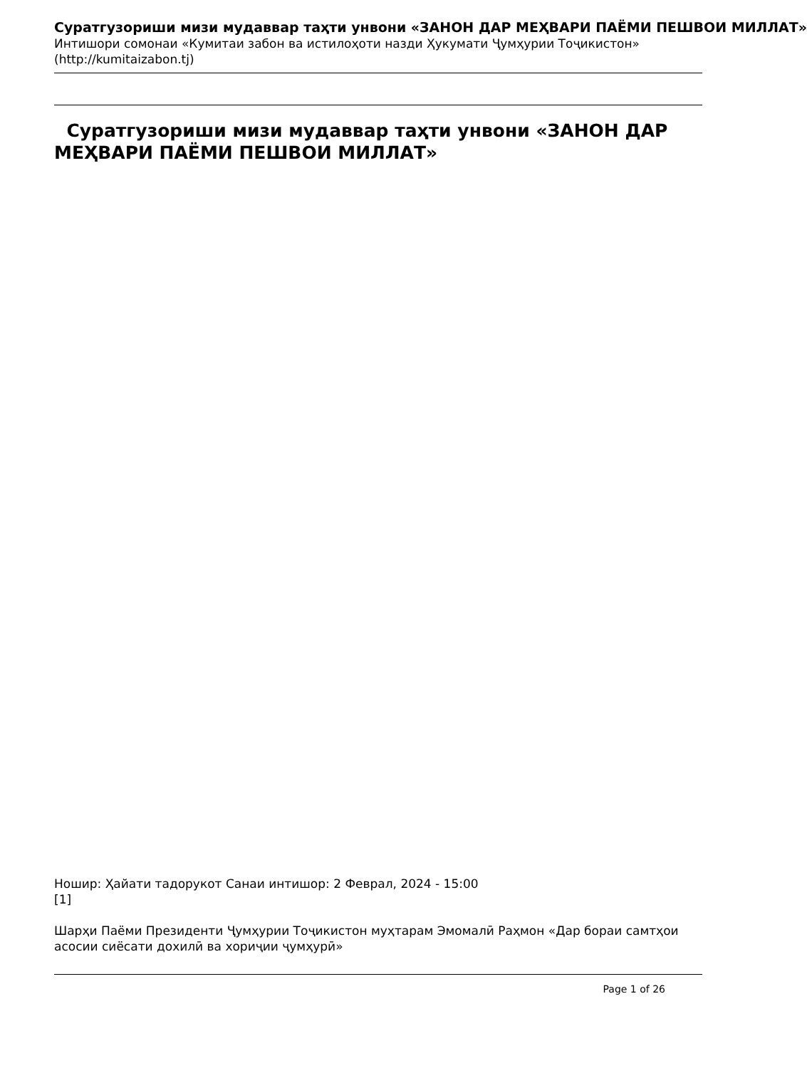Суратгузориши мизи мудаввар таҳти унвони «ЗАНОН ДАР МЕҲВАРИ ПАЁМИ ПЕШВОИ МИЛЛАТ»
Интишори сомонаи «Кумитаи забон ва истилоҳоти назди Ҳукумати Ҷумҳурии Тоҷикистон»
(http://kumitaizabon.tj)
Суратгузориши мизи мудаввар таҳти унвони «ЗАНОН ДАР МЕҲВАРИ ПАЁМИ ПЕШВОИ МИЛЛАТ»
Ношир: Ҳайати тадорукот Санаи интишор: 2 Феврал, 2024 - 15:00
[1]
Шарҳи Паёми Президенти Ҷумҳурии Тоҷикистон муҳтарам Эмомалӣ Раҳмон «Дар бораи самтҳои асосии сиёсати дохилӣ ва хориҷии ҷумҳурӣ»
Page 1 of 26